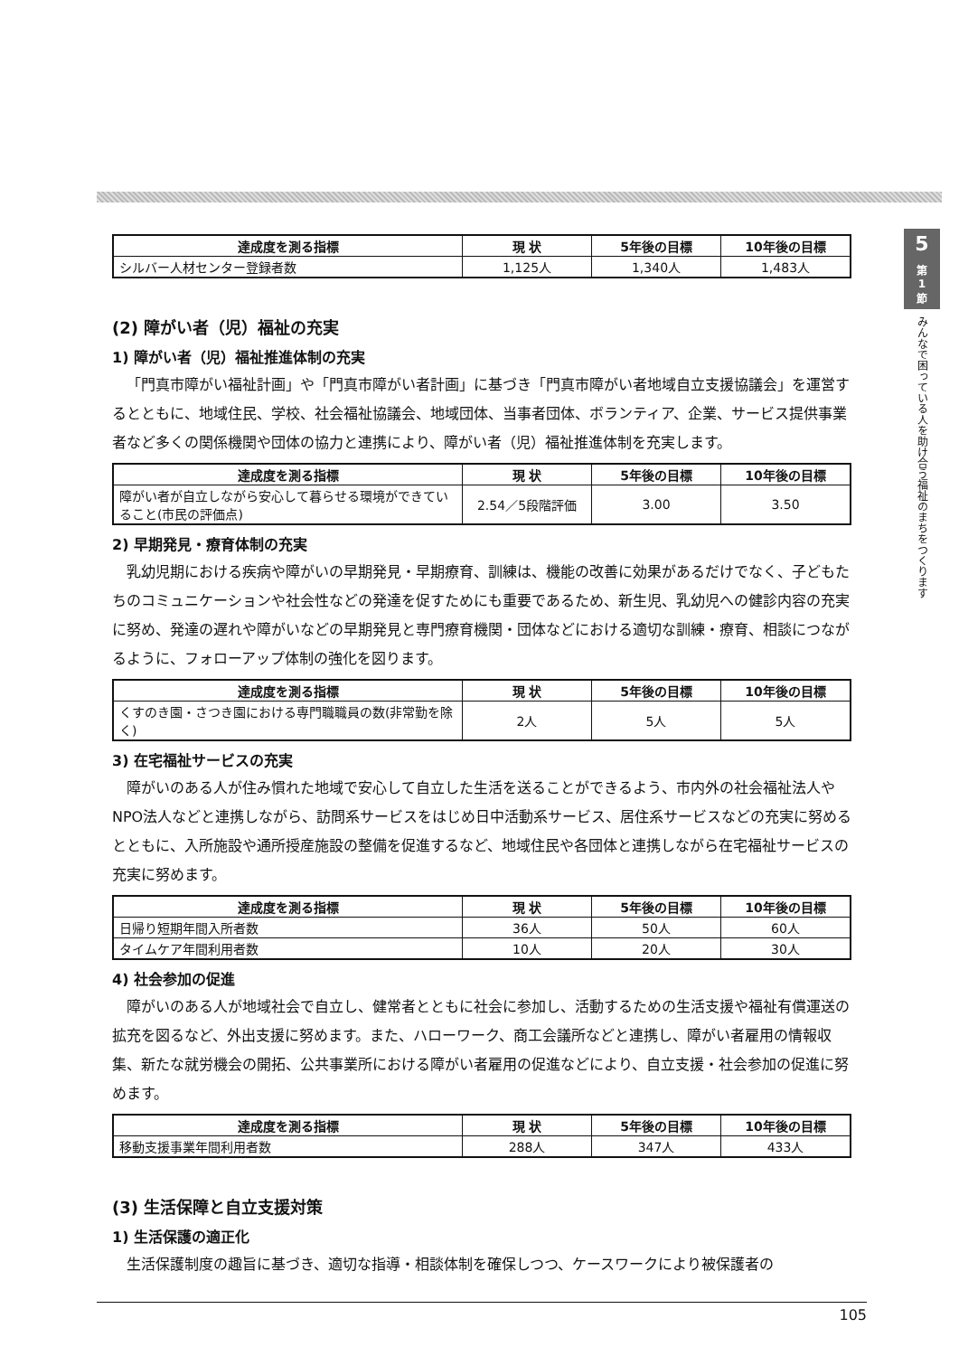| 達成度を測る指標 | 現 状 | 5年後の目標 | 10年後の目標 |
| --- | --- | --- | --- |
| シルバー人材センター登録者数 | 1,125人 | 1,340人 | 1,483人 |
(2) 障がい者（児）福祉の充実
1) 障がい者（児）福祉推進体制の充実
「門真市障がい福祉計画」や「門真市障がい者計画」に基づき「門真市障がい者地域自立支援協議会」を運営するとともに、地域住民、学校、社会福祉協議会、地域団体、当事者団体、ボランティア、企業、サービス提供事業者など多くの関係機関や団体の協力と連携により、障がい者（児）福祉推進体制を充実します。
| 達成度を測る指標 | 現 状 | 5年後の目標 | 10年後の目標 |
| --- | --- | --- | --- |
| 障がい者が自立しながら安心して暮らせる環境ができていること(市民の評価点) | 2.54／5段階評価 | 3.00 | 3.50 |
2) 早期発見・療育体制の充実
乳幼児期における疾病や障がいの早期発見・早期療育、訓練は、機能の改善に効果があるだけでなく、子どもたちのコミュニケーションや社会性などの発達を促すためにも重要であるため、新生児、乳幼児への健診内容の充実に努め、発達の遅れや障がいなどの早期発見と専門療育機関・団体などにおける適切な訓練・療育、相談につながるように、フォローアップ体制の強化を図ります。
| 達成度を測る指標 | 現 状 | 5年後の目標 | 10年後の目標 |
| --- | --- | --- | --- |
| くすのき園・さつき園における専門職職員の数(非常勤を除く) | 2人 | 5人 | 5人 |
3) 在宅福祉サービスの充実
障がいのある人が住み慣れた地域で安心して自立した生活を送ることができるよう、市内外の社会福祉法人やNPO法人などと連携しながら、訪問系サービスをはじめ日中活動系サービス、居住系サービスなどの充実に努めるとともに、入所施設や通所授産施設の整備を促進するなど、地域住民や各団体と連携しながら在宅福祉サービスの充実に努めます。
| 達成度を測る指標 | 現 状 | 5年後の目標 | 10年後の目標 |
| --- | --- | --- | --- |
| 日帰り短期年間入所者数 | 36人 | 50人 | 60人 |
| タイムケア年間利用者数 | 10人 | 20人 | 30人 |
4) 社会参加の促進
障がいのある人が地域社会で自立し、健常者とともに社会に参加し、活動するための生活支援や福祉有償運送の拡充を図るなど、外出支援に努めます。また、ハローワーク、商工会議所などと連携し、障がい者雇用の情報収集、新たな就労機会の開拓、公共事業所における障がい者雇用の促進などにより、自立支援・社会参加の促進に努めます。
| 達成度を測る指標 | 現 状 | 5年後の目標 | 10年後の目標 |
| --- | --- | --- | --- |
| 移動支援事業年間利用者数 | 288人 | 347人 | 433人 |
(3) 生活保障と自立支援対策
1) 生活保護の適正化
生活保護制度の趣旨に基づき、適切な指導・相談体制を確保しつつ、ケースワークにより被保護者の
5
第
1
節
みんなで困っている人を助け合う福祉のまちをつくります
105